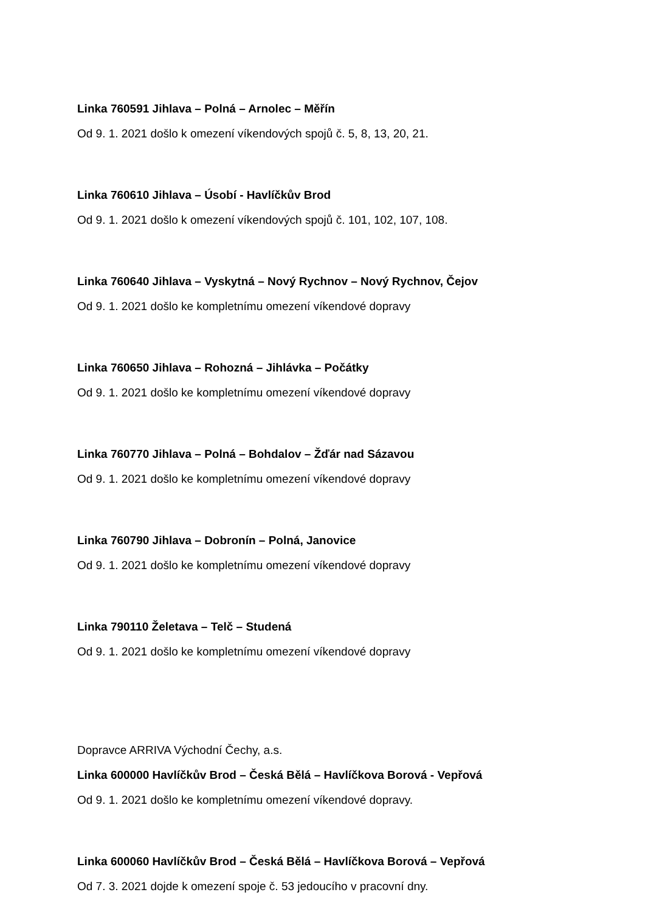Linka 760591 Jihlava – Polná – Arnolec – Měřín
Od 9. 1. 2021 došlo k omezení víkendových spojů č. 5, 8, 13, 20, 21.
Linka 760610 Jihlava – Úsobí - Havlíčkův Brod
Od 9. 1. 2021 došlo k omezení víkendových spojů č. 101, 102, 107, 108.
Linka 760640 Jihlava – Vyskytná – Nový Rychnov – Nový Rychnov, Čejov
Od 9. 1. 2021 došlo ke kompletnímu omezení víkendové dopravy
Linka 760650 Jihlava – Rohozná – Jihlávka – Počátky
Od 9. 1. 2021 došlo ke kompletnímu omezení víkendové dopravy
Linka 760770 Jihlava – Polná – Bohdalov – Žďár nad Sázavou
Od 9. 1. 2021 došlo ke kompletnímu omezení víkendové dopravy
Linka 760790 Jihlava – Dobronín – Polná, Janovice
Od 9. 1. 2021 došlo ke kompletnímu omezení víkendové dopravy
Linka 790110 Želetava – Telč – Studená
Od 9. 1. 2021 došlo ke kompletnímu omezení víkendové dopravy
Dopravce ARRIVA Východní Čechy, a.s.
Linka 600000 Havlíčkův Brod – Česká Bělá – Havlíčkova Borová - Vepřová
Od 9. 1. 2021 došlo ke kompletnímu omezení víkendové dopravy.
Linka 600060 Havlíčkův Brod – Česká Bělá – Havlíčkova Borová – Vepřová
Od 7. 3. 2021 dojde k omezení spoje č. 53 jedoucího v pracovní dny.